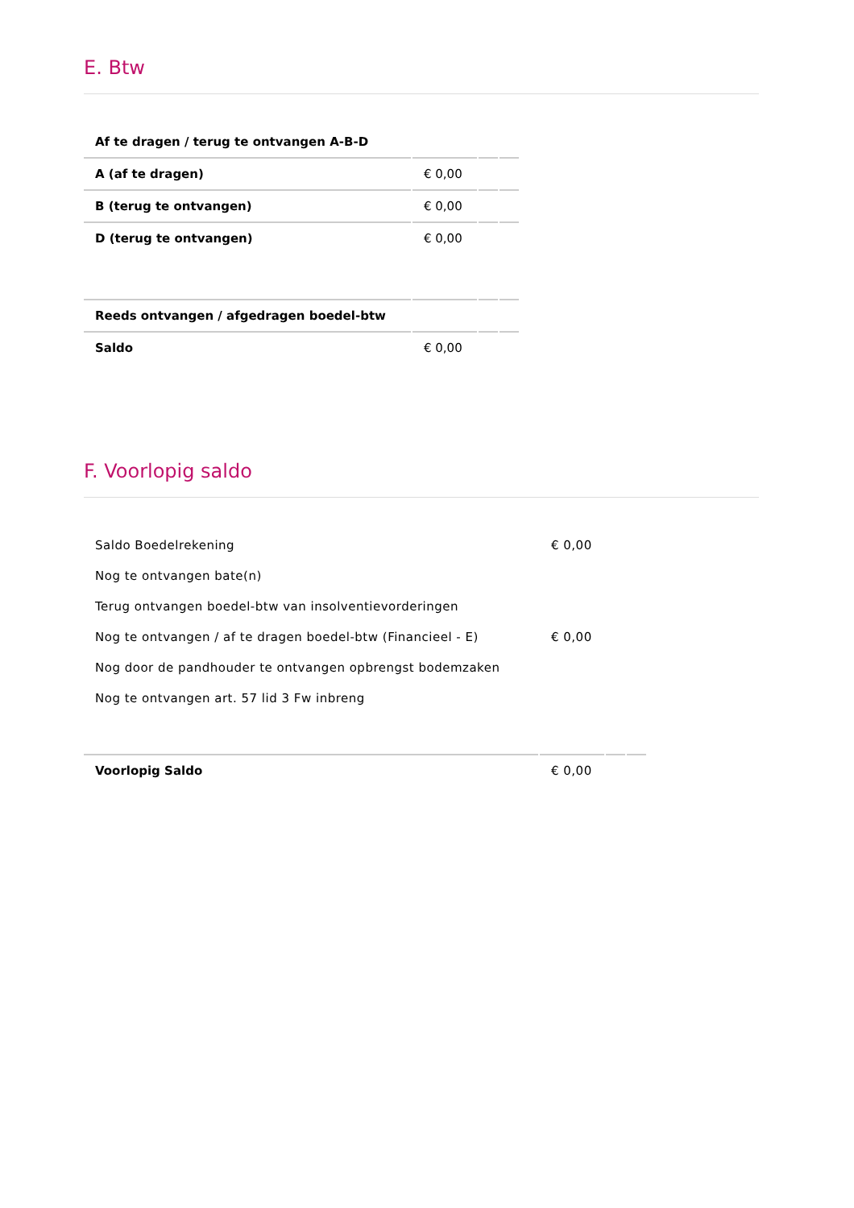E. Btw
| Af te dragen / terug te ontvangen A-B-D | | | |
| A (af te dragen) | € 0,00 | | |
| B (terug te ontvangen) | € 0,00 | | |
| D (terug te ontvangen) | € 0,00 | | |
| Reeds ontvangen / afgedragen boedel-btw | | | |
| Saldo | € 0,00 | | |
F. Voorlopig saldo
| Saldo Boedelrekening | € 0,00 | | |
| Nog te ontvangen bate(n) | | | |
| Terug ontvangen boedel-btw van insolventievorderingen | | | |
| Nog te ontvangen / af te dragen boedel-btw (Financieel - E) | € 0,00 | | |
| Nog door de pandhouder te ontvangen opbrengst bodemzaken | | | |
| Nog te ontvangen art. 57 lid 3 Fw inbreng | | | |
| Voorlopig Saldo | € 0,00 | | |